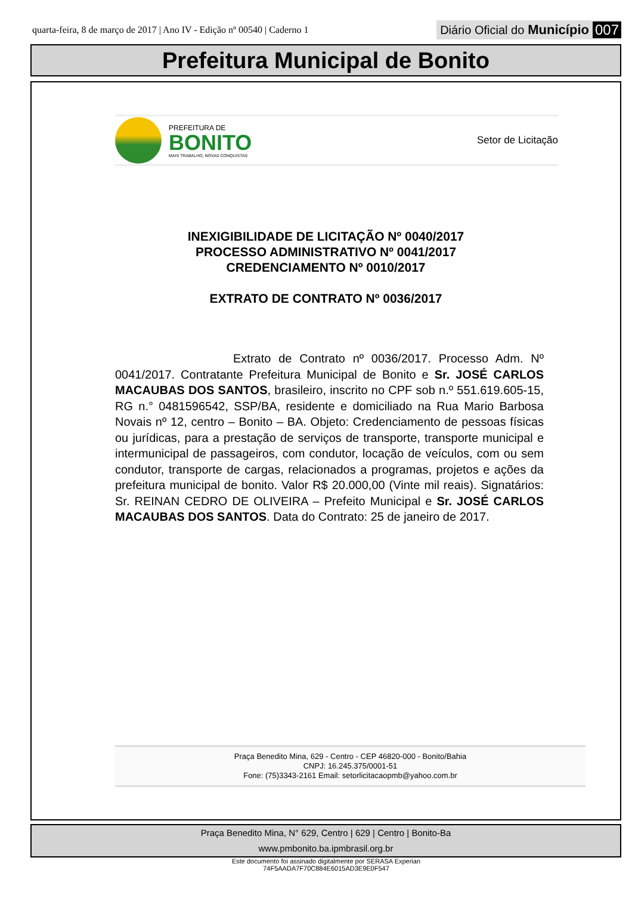quarta-feira, 8 de março de 2017 | Ano IV - Edição nº 00540 | Caderno 1 Diário Oficial do Município 007
Prefeitura Municipal de Bonito
PREFEITURA DE
BONITO
MAIS TRABALHO, NOVAS CONQUISTAS
Setor de Licitação
INEXIGIBILIDADE DE LICITAÇÃO Nº 0040/2017
PROCESSO ADMINISTRATIVO Nº 0041/2017
CREDENCIAMENTO Nº 0010/2017
EXTRATO DE CONTRATO Nº 0036/2017
Extrato de Contrato nº 0036/2017. Processo Adm. Nº 0041/2017. Contratante Prefeitura Municipal de Bonito e Sr. JOSÉ CARLOS MACAUBAS DOS SANTOS, brasileiro, inscrito no CPF sob n.º 551.619.605-15, RG n.° 0481596542, SSP/BA, residente e domiciliado na Rua Mario Barbosa Novais nº 12, centro – Bonito – BA. Objeto: Credenciamento de pessoas físicas ou jurídicas, para a prestação de serviços de transporte, transporte municipal e intermunicipal de passageiros, com condutor, locação de veículos, com ou sem condutor, transporte de cargas, relacionados a programas, projetos e ações da prefeitura municipal de bonito. Valor R$ 20.000,00 (Vinte mil reais). Signatários: Sr. REINAN CEDRO DE OLIVEIRA – Prefeito Municipal e Sr. JOSÉ CARLOS MACAUBAS DOS SANTOS. Data do Contrato: 25 de janeiro de 2017.
Praça Benedito Mina, 629 - Centro - CEP 46820-000 - Bonito/Bahia
CNPJ: 16.245.375/0001-51
Fone: (75)3343-2161 Email: setorlicitacaopmb@yahoo.com.br
Praça Benedito Mina, N° 629, Centro | 629 | Centro | Bonito-Ba
www.pmbonito.ba.ipmbrasil.org.br
Este documento foi assinado digitalmente por SERASA Experian
74F5AADA7F70C884E6015AD3E9E0F547